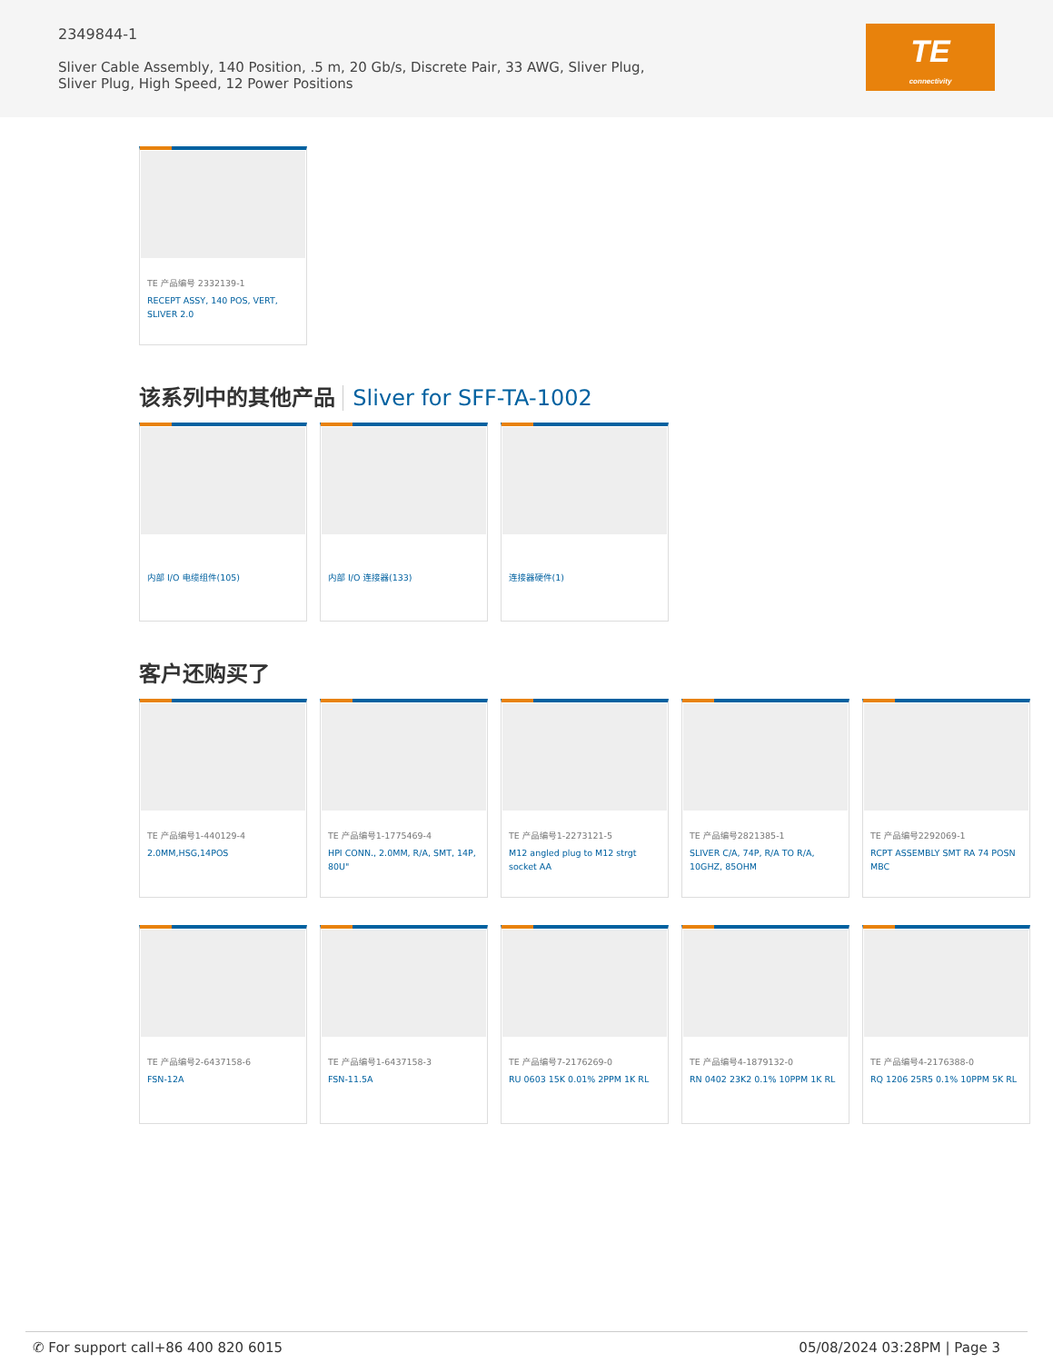2349844-1
Sliver Cable Assembly, 140 Position, .5 m, 20 Gb/s, Discrete Pair, 33 AWG, Sliver Plug,
Sliver Plug, High Speed, 12 Power Positions
TE
connectivity
TE 产品编号 2332139-1
RECEPT ASSY, 140 POS, VERT, SLIVER 2.0
该系列中的其他产品 Sliver for SFF-TA-1002
内部 I/O 电缆组件(105)
内部 I/O 连接器(133)
连接器硬件(1)
客户还购买了
TE 产品编号1-440129-4
2.0MM,HSG,14POS
TE 产品编号1-1775469-4
HPI CONN., 2.0MM, R/A, SMT, 14P, 80U"
TE 产品编号1-2273121-5
M12 angled plug to M12 strgt socket AA
TE 产品编号2821385-1
SLIVER C/A, 74P, R/A TO R/A, 10GHZ, 85OHM
TE 产品编号2292069-1
RCPT ASSEMBLY SMT RA 74 POSN MBC
TE 产品编号2-6437158-6
FSN-12A
TE 产品编号1-6437158-3
FSN-11.5A
TE 产品编号7-2176269-0
RU 0603 15K 0.01% 2PPM 1K RL
TE 产品编号4-1879132-0
RN 0402 23K2 0.1% 10PPM 1K RL
TE 产品编号4-2176388-0
RQ 1206 25R5 0.1% 10PPM 5K RL
✆ For support call+86 400 820 6015
05/08/2024 03:28PM | Page 3